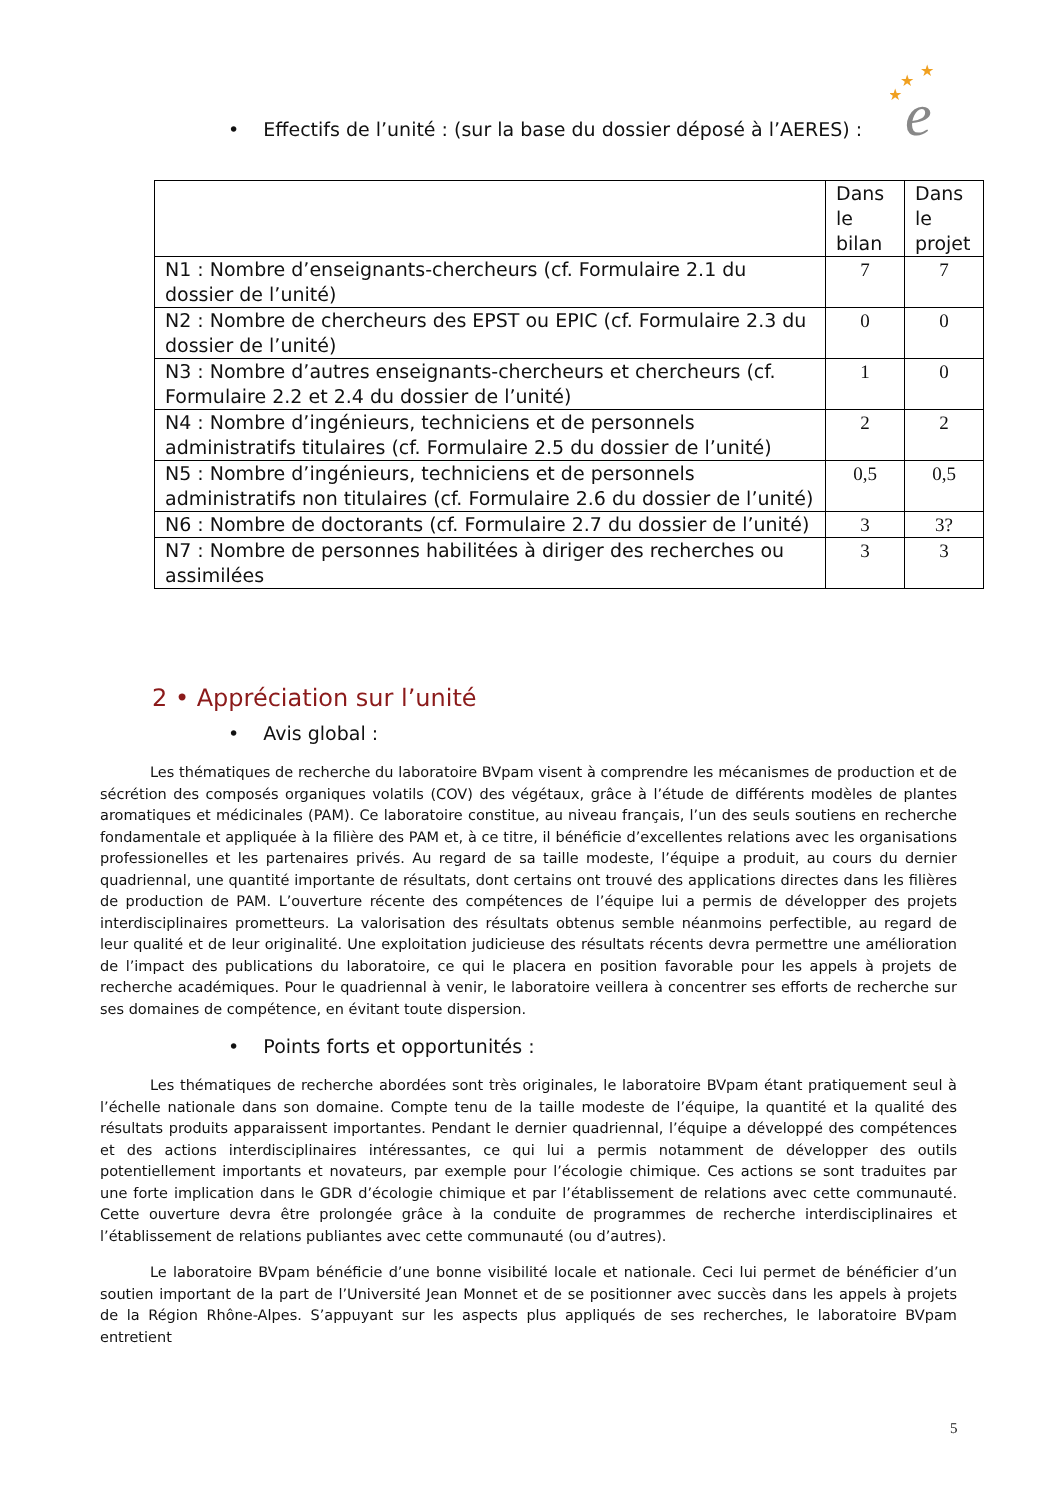★
★
★
e
• Effectifs de l’unité : (sur la base du dossier déposé à l’AERES) :
| | Dans le bilan | Dans le projet |
| --- | --- | --- |
| N1 : Nombre d’enseignants-chercheurs (cf. Formulaire 2.1 du dossier de l’unité) | 7 | 7 |
| N2 : Nombre de chercheurs des EPST ou EPIC (cf. Formulaire 2.3 du dossier de l’unité) | 0 | 0 |
| N3 : Nombre d’autres enseignants-chercheurs et chercheurs (cf. Formulaire 2.2 et 2.4 du dossier de l’unité) | 1 | 0 |
| N4 : Nombre d’ingénieurs, techniciens et de personnels administratifs titulaires (cf. Formulaire 2.5 du dossier de l’unité) | 2 | 2 |
| N5 : Nombre d’ingénieurs, techniciens et de personnels administratifs non titulaires (cf. Formulaire 2.6 du dossier de l’unité) | 0,5 | 0,5 |
| N6 : Nombre de doctorants (cf. Formulaire 2.7 du dossier de l’unité) | 3 | 3? |
| N7 : Nombre de personnes habilitées à diriger des recherches ou assimilées | 3 | 3 |
2 • Appréciation sur l’unité
• Avis global :
Les thématiques de recherche du laboratoire BVpam visent à comprendre les mécanismes de production et de sécrétion des composés organiques volatils (COV) des végétaux, grâce à l’étude de différents modèles de plantes aromatiques et médicinales (PAM). Ce laboratoire constitue, au niveau français, l’un des seuls soutiens en recherche fondamentale et appliquée à la filière des PAM et, à ce titre, il bénéficie d’excellentes relations avec les organisations professionelles et les partenaires privés. Au regard de sa taille modeste, l’équipe a produit, au cours du dernier quadriennal, une quantité importante de résultats, dont certains ont trouvé des applications directes dans les filières de production de PAM. L’ouverture récente des compétences de l’équipe lui a permis de développer des projets interdisciplinaires prometteurs. La valorisation des résultats obtenus semble néanmoins perfectible, au regard de leur qualité et de leur originalité. Une exploitation judicieuse des résultats récents devra permettre une amélioration de l’impact des publications du laboratoire, ce qui le placera en position favorable pour les appels à projets de recherche académiques. Pour le quadriennal à venir, le laboratoire veillera à concentrer ses efforts de recherche sur ses domaines de compétence, en évitant toute dispersion.
• Points forts et opportunités :
Les thématiques de recherche abordées sont très originales, le laboratoire BVpam étant pratiquement seul à l’échelle nationale dans son domaine. Compte tenu de la taille modeste de l’équipe, la quantité et la qualité des résultats produits apparaissent importantes. Pendant le dernier quadriennal, l’équipe a développé des compétences et des actions interdisciplinaires intéressantes, ce qui lui a permis notamment de développer des outils potentiellement importants et novateurs, par exemple pour l’écologie chimique. Ces actions se sont traduites par une forte implication dans le GDR d’écologie chimique et par l’établissement de relations avec cette communauté. Cette ouverture devra être prolongée grâce à la conduite de programmes de recherche interdisciplinaires et l’établissement de relations publiantes avec cette communauté (ou d’autres).
Le laboratoire BVpam bénéficie d’une bonne visibilité locale et nationale. Ceci lui permet de bénéficier d’un soutien important de la part de l’Université Jean Monnet et de se positionner avec succès dans les appels à projets de la Région Rhône-Alpes. S’appuyant sur les aspects plus appliqués de ses recherches, le laboratoire BVpam entretient
5